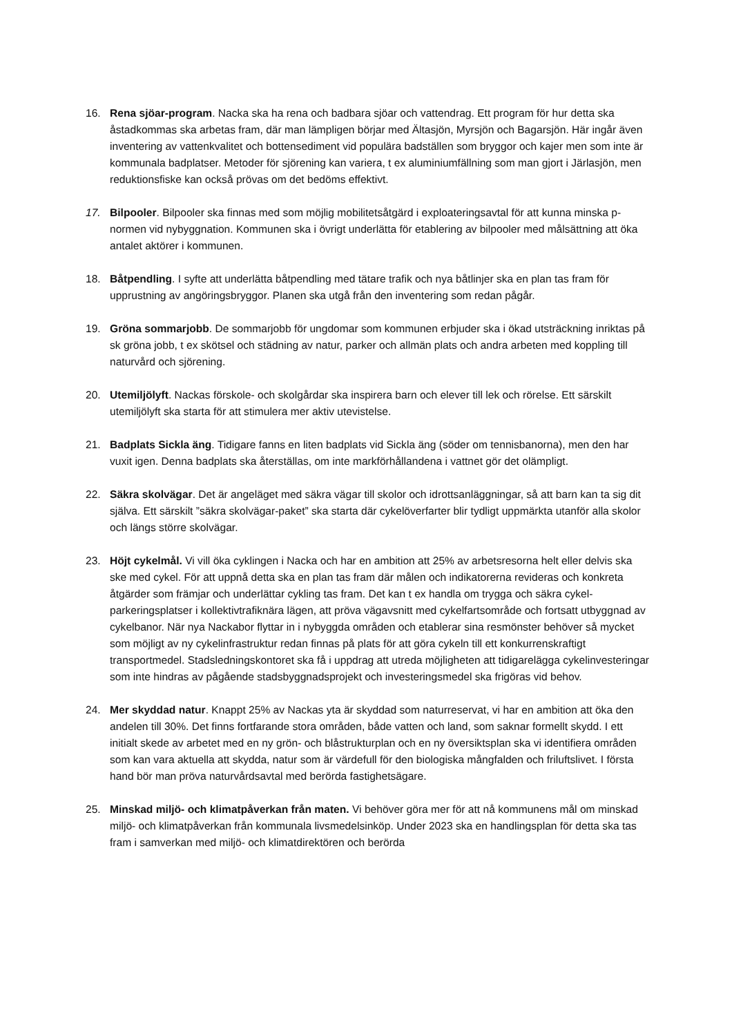16. Rena sjöar-program. Nacka ska ha rena och badbara sjöar och vattendrag. Ett program för hur detta ska åstadkommas ska arbetas fram, där man lämpligen börjar med Ältasjön, Myrsjön och Bagarsjön. Här ingår även inventering av vattenkvalitet och bottensediment vid populära badställen som bryggor och kajer men som inte är kommunala badplatser. Metoder för sjörening kan variera, t ex aluminiumfällning som man gjort i Järlasjön, men reduktionsfiske kan också prövas om det bedöms effektivt.
17. Bilpooler. Bilpooler ska finnas med som möjlig mobilitetsåtgärd i exploateringsavtal för att kunna minska p-normen vid nybyggnation. Kommunen ska i övrigt underlätta för etablering av bilpooler med målsättning att öka antalet aktörer i kommunen.
18. Båtpendling. I syfte att underlätta båtpendling med tätare trafik och nya båtlinjer ska en plan tas fram för upprustning av angöringsbryggor. Planen ska utgå från den inventering som redan pågår.
19. Gröna sommarjobb. De sommarjobb för ungdomar som kommunen erbjuder ska i ökad utsträckning inriktas på sk gröna jobb, t ex skötsel och städning av natur, parker och allmän plats och andra arbeten med koppling till naturvård och sjörening.
20. Utemiljölyft. Nackas förskole- och skolgårdar ska inspirera barn och elever till lek och rörelse. Ett särskilt utemiljölyft ska starta för att stimulera mer aktiv utevistelse.
21. Badplats Sickla äng. Tidigare fanns en liten badplats vid Sickla äng (söder om tennisbanorna), men den har vuxit igen. Denna badplats ska återställas, om inte markförhållandena i vattnet gör det olämpligt.
22. Säkra skolvägar. Det är angeläget med säkra vägar till skolor och idrottsanläggningar, så att barn kan ta sig dit själva. Ett särskilt ”säkra skolvägar-paket” ska starta där cykelöverfarter blir tydligt uppmärkta utanför alla skolor och längs större skolvägar.
23. Höjt cykelmål. Vi vill öka cyklingen i Nacka och har en ambition att 25% av arbetsresorna helt eller delvis ska ske med cykel. För att uppnå detta ska en plan tas fram där målen och indikatorerna revideras och konkreta åtgärder som främjar och underlättar cykling tas fram. Det kan t ex handla om trygga och säkra cykel-parkeringsplatser i kollektivtrafiknära lägen, att pröva vägavsnitt med cykelfartsområde och fortsatt utbyggnad av cykelbanor. När nya Nackabor flyttar in i nybyggda områden och etablerar sina resmönster behöver så mycket som möjligt av ny cykelinfrastruktur redan finnas på plats för att göra cykeln till ett konkurrenskraftigt transportmedel. Stadsledningskontoret ska få i uppdrag att utreda möjligheten att tidigarelägga cykelinvesteringar som inte hindras av pågående stadsbyggnadsprojekt och investeringsmedel ska frigöras vid behov.
24. Mer skyddad natur. Knappt 25% av Nackas yta är skyddad som naturreservat, vi har en ambition att öka den andelen till 30%. Det finns fortfarande stora områden, både vatten och land, som saknar formellt skydd. I ett initialt skede av arbetet med en ny grön- och blåstrukturplan och en ny översiktsplan ska vi identifiera områden som kan vara aktuella att skydda, natur som är värdefull för den biologiska mångfalden och friluftslivet. I första hand bör man pröva naturvårdsavtal med berörda fastighetsägare.
25. Minskad miljö- och klimatpåverkan från maten. Vi behöver göra mer för att nå kommunens mål om minskad miljö- och klimatpåverkan från kommunala livsmedelsinköp. Under 2023 ska en handlingsplan för detta ska tas fram i samverkan med miljö- och klimatdirektören och berörda